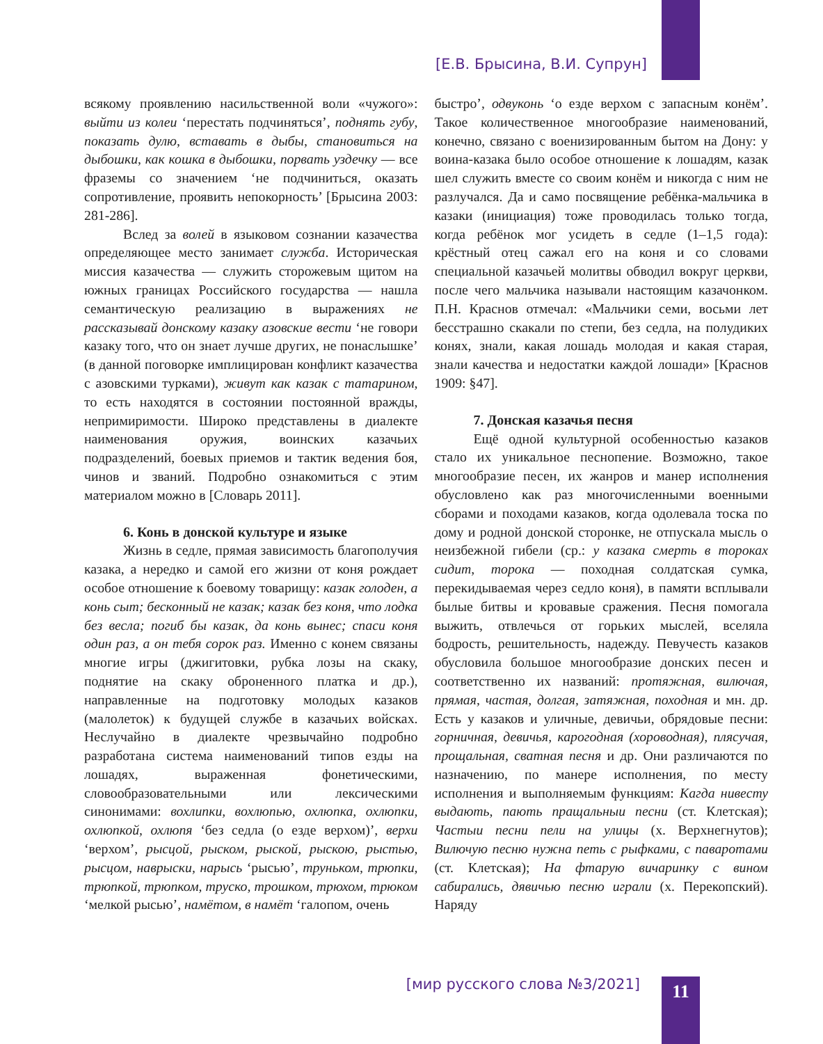[Е.В. Брысина, В.И. Супрун]
всякому проявлению насильственной воли «чужого»: выйти из колеи ‘перестать подчиняться’, поднять губу, показать дулю, вставать в дыбы, становиться на дыбошки, как кошка в дыбошки, порвать уздечку — все фраземы со значением ‘не подчиниться, оказать сопротивление, проявить непокорность’ [Брысина 2003: 281-286].
Вслед за волей в языковом сознании казачества определяющее место занимает служба. Историческая миссия казачества — служить сторожевым щитом на южных границах Российского государства — нашла семантическую реализацию в выражениях не рассказывай донскому казаку азовские вести ‘не говори казаку того, что он знает лучше других, не понаслышке’ (в данной поговорке имплицирован конфликт казачества с азовскими турками), живут как казак с татарином, то есть находятся в состоянии постоянной вражды, непримиримости. Широко представлены в диалекте наименования оружия, воинских казачьих подразделений, боевых приемов и тактик ведения боя, чинов и званий. Подробно ознакомиться с этим материалом можно в [Словарь 2011].
6. Конь в донской культуре и языке
Жизнь в седле, прямая зависимость благополучия казака, а нередко и самой его жизни от коня рождает особое отношение к боевому товарищу: казак голоден, а конь сыт; бесконный не казак; казак без коня, что лодка без весла; погиб бы казак, да конь вынес; спаси коня один раз, а он тебя сорок раз. Именно с конем связаны многие игры (джигитовки, рубка лозы на скаку, поднятие на скаку оброненного платка и др.), направленные на подготовку молодых казаков (малолеток) к будущей службе в казачьих войсках. Неслучайно в диалекте чрезвычайно подробно разработана система наименований типов езды на лошадях, выраженная фонетическими, словообразовательными или лексическими синонимами: вохлипки, вохлюпью, охлюпка, охлюпки, охлюпкой, охлюпя ‘без седла (о езде верхом)’, верхи ‘верхом’, рысцой, рыском, рыской, рыскою, рыстью, рысцом, наврыски, нарысь ‘рысью’, труньком, трюпки, трюпкой, трюпком, труско, трошком, трюхом, трюком ‘мелкой рысью’, намётом, в намёт ‘галопом, очень
быстро’, одвуконь ‘о езде верхом с запасным конём’. Такое количественное многообразие наименований, конечно, связано с военизированным бытом на Дону: у воина-казака было особое отношение к лошадям, казак шел служить вместе со своим конём и никогда с ним не разлучался. Да и само посвящение ребёнка-мальчика в казаки (инициация) тоже проводилась только тогда, когда ребёнок мог усидеть в седле (1–1,5 года): крёстный отец сажал его на коня и со словами специальной казачьей молитвы обводил вокруг церкви, после чего мальчика называли настоящим казачонком. П.Н. Краснов отмечал: «Мальчики семи, восьми лет бесстрашно скакали по степи, без седла, на полудиких конях, знали, какая лошадь молодая и какая старая, знали качества и недостатки каждой лошади» [Краснов 1909: §47].
7. Донская казачья песня
Ещё одной культурной особенностью казаков стало их уникальное песнопение. Возможно, такое многообразие песен, их жанров и манер исполнения обусловлено как раз многочисленными военными сборами и походами казаков, когда одолевала тоска по дому и родной донской сторонке, не отпускала мысль о неизбежной гибели (ср.: у казака смерть в тороках сидит, торока — походная солдатская сумка, перекидываемая через седло коня), в памяти всплывали былые битвы и кровавые сражения. Песня помогала выжить, отвлечься от горьких мыслей, вселяла бодрость, решительность, надежду. Певучесть казаков обусловила большое многообразие донских песен и соответственно их названий: протяжная, вилючая, прямая, частая, долгая, затяжная, походная и мн. др. Есть у казаков и уличные, девичьи, обрядовые песни: горничная, девичья, карогодная (хороводная), плясучая, прощальная, сватная песня и др. Они различаются по назначению, по манере исполнения, по месту исполнения и выполняемым функциям: Кагда нивесту выдають, пають пращальныи песни (ст. Клетская); Частыи песни пели на улицы (х. Верхнегнутов); Вилючую песню нужна петь с рыфками, с паваротами (ст. Клетская); На фтарую вичаринку с вином сабирались, дявичью песню играли (х. Перекопский). Наряду
[мир русского слова №3/2021] 11